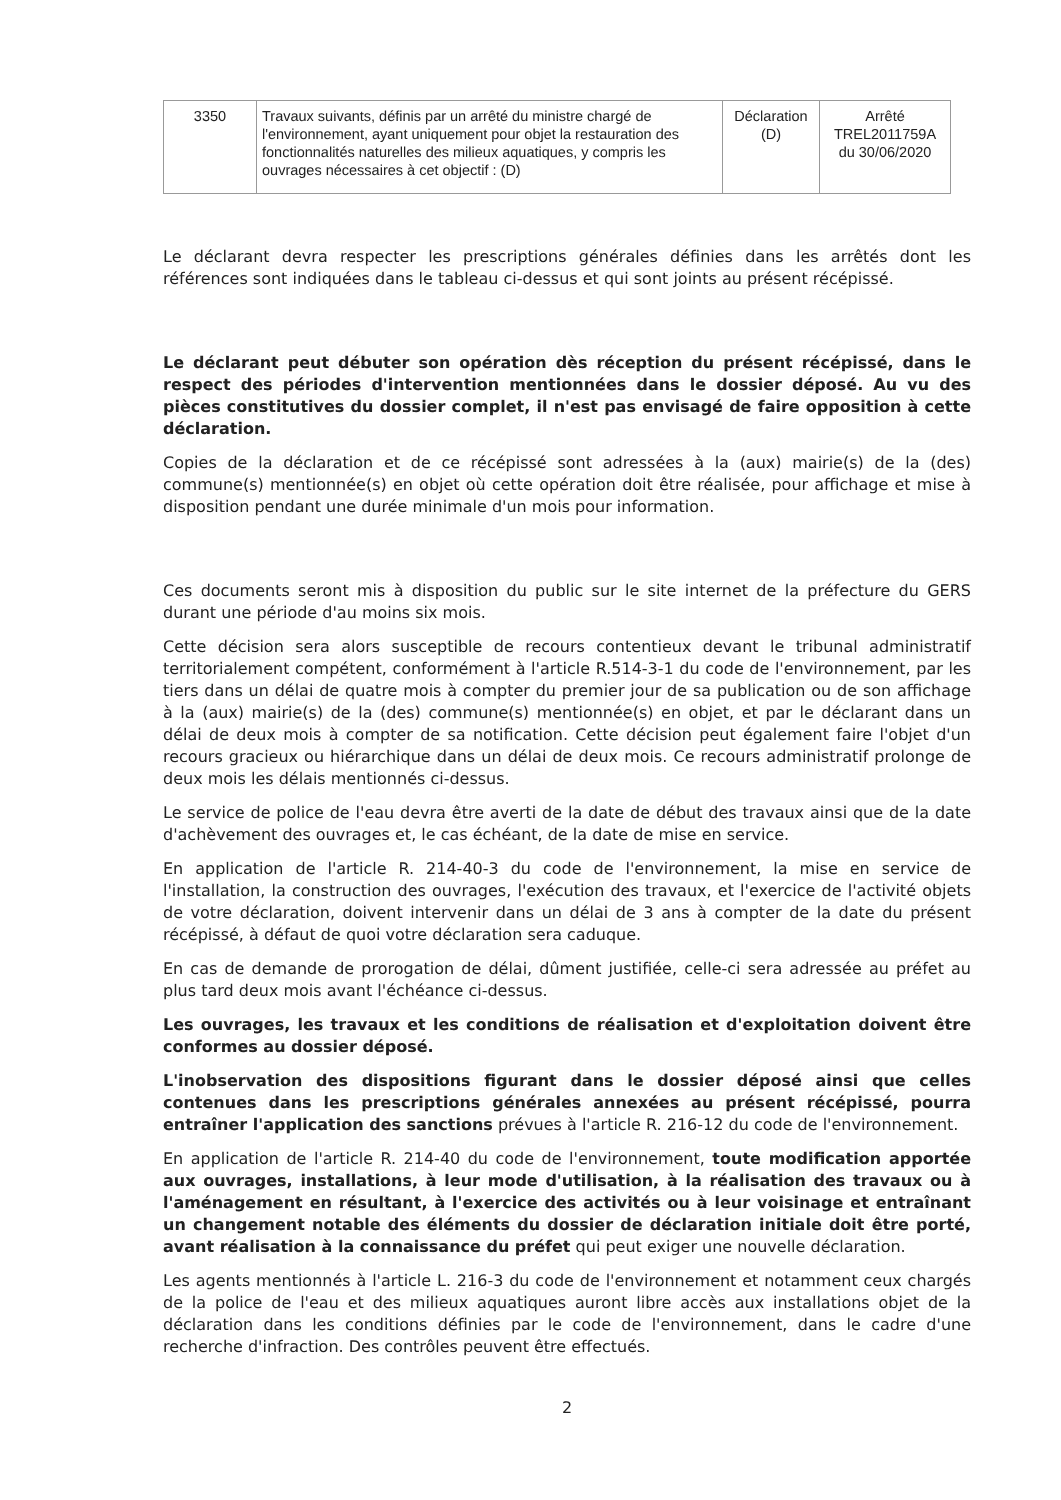| 3350 | Travaux suivants, définis par un arrêté du ministre chargé de l'environnement, ayant uniquement pour objet la restauration des fonctionnalités naturelles des milieux aquatiques, y compris les ouvrages nécessaires à cet objectif : (D) | Déclaration (D) | Arrêté TREL2011759A du 30/06/2020 |
Le déclarant devra respecter les prescriptions générales définies dans les arrêtés dont les références sont indiquées dans le tableau ci-dessus et qui sont joints au présent récépissé.
Le déclarant peut débuter son opération dès réception du présent récépissé, dans le respect des périodes d'intervention mentionnées dans le dossier déposé. Au vu des pièces constitutives du dossier complet, il n'est pas envisagé de faire opposition à cette déclaration.
Copies de la déclaration et de ce récépissé sont adressées à la (aux) mairie(s) de la (des) commune(s) mentionnée(s) en objet où cette opération doit être réalisée, pour affichage et mise à disposition pendant une durée minimale d'un mois pour information.
Ces documents seront mis à disposition du public sur le site internet de la préfecture du GERS durant une période d'au moins six mois.
Cette décision sera alors susceptible de recours contentieux devant le tribunal administratif territorialement compétent, conformément à l'article R.514-3-1 du code de l'environnement, par les tiers dans un délai de quatre mois à compter du premier jour de sa publication ou de son affichage à la (aux) mairie(s) de la (des) commune(s) mentionnée(s) en objet, et par le déclarant dans un délai de deux mois à compter de sa notification. Cette décision peut également faire l'objet d'un recours gracieux ou hiérarchique dans un délai de deux mois. Ce recours administratif prolonge de deux mois les délais mentionnés ci-dessus.
Le service de police de l'eau devra être averti de la date de début des travaux ainsi que de la date d'achèvement des ouvrages et, le cas échéant, de la date de mise en service.
En application de l'article R. 214-40-3 du code de l'environnement, la mise en service de l'installation, la construction des ouvrages, l'exécution des travaux, et l'exercice de l'activité objets de votre déclaration, doivent intervenir dans un délai de 3 ans à compter de la date du présent récépissé, à défaut de quoi votre déclaration sera caduque.
En cas de demande de prorogation de délai, dûment justifiée, celle-ci sera adressée au préfet au plus tard deux mois avant l'échéance ci-dessus.
Les ouvrages, les travaux et les conditions de réalisation et d'exploitation doivent être conformes au dossier déposé.
L'inobservation des dispositions figurant dans le dossier déposé ainsi que celles contenues dans les prescriptions générales annexées au présent récépissé, pourra entraîner l'application des sanctions prévues à l'article R. 216-12 du code de l'environnement.
En application de l'article R. 214-40 du code de l'environnement, toute modification apportée aux ouvrages, installations, à leur mode d'utilisation, à la réalisation des travaux ou à l'aménagement en résultant, à l'exercice des activités ou à leur voisinage et entraînant un changement notable des éléments du dossier de déclaration initiale doit être porté, avant réalisation à la connaissance du préfet qui peut exiger une nouvelle déclaration.
Les agents mentionnés à l'article L. 216-3 du code de l'environnement et notamment ceux chargés de la police de l'eau et des milieux aquatiques auront libre accès aux installations objet de la déclaration dans les conditions définies par le code de l'environnement, dans le cadre d'une recherche d'infraction. Des contrôles peuvent être effectués.
2